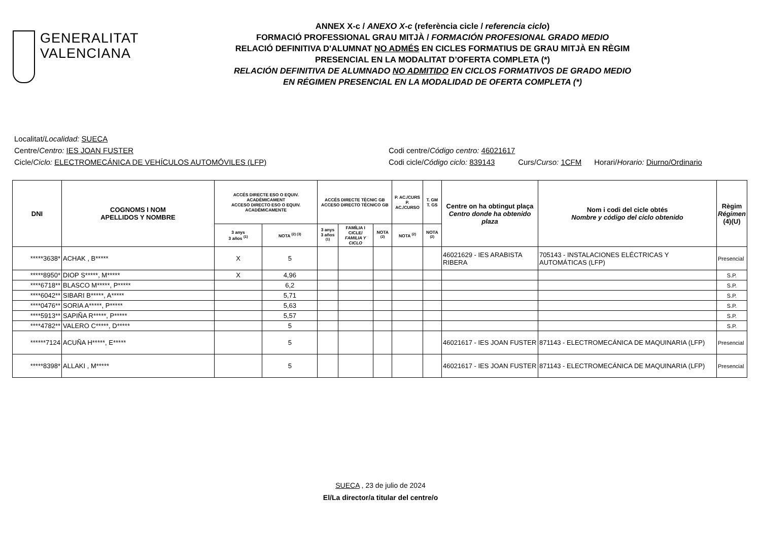GENERALITAT
VALENCIANA
ANNEX X-c / ANEXO X-c (referència cicle / referencia ciclo)
FORMACIÓ PROFESSIONAL GRAU MITJÀ / FORMACIÓN PROFESIONAL GRADO MEDIO
RELACIÓ DEFINITIVA D'ALUMNAT NO ADMÉS EN CICLES FORMATIUS DE GRAU MITJÀ EN RÈGIM
PRESENCIAL EN LA MODALITAT D’OFERTA COMPLETA (*)
RELACIÓN DEFINITIVA DE ALUMNADO NO ADMITIDO EN CICLOS FORMATIVOS DE GRADO MEDIO
EN RÉGIMEN PRESENCIAL EN LA MODALIDAD DE OFERTA COMPLETA (*)
Localitat/Localidad: SUECA
Centre/Centro: IES JOAN FUSTER Codi centre/Código centro: 46021617
Cicle/Ciclo: ELECTROMECÁNICA DE VEHÍCULOS AUTOMÓVILES (LFP) Codi cicle/Código ciclo: 839143 Curs/Curso: 1CFM Horari/Horario: Diurno/Ordinario
| DNI | COGNOMS I NOM APELLIDOS Y NOMBRE | ACCÉS DIRECTE ESO O EQUIV. ACADÈMICAMENT ACCESO DIRECTO ESO O EQUIV. ACADÉMICAMENTE | | ACCÉS DIRECTE TÈCNIC GB ACCESO DIRECTO TÉCNICO GB | | | P. AC./CURS P. AC./CURSO | T. GM T. GS | Centre on ha obtingut plaça Centro donde ha obtenido plaza | Nom i codi del cicle obtés Nombre y código del ciclo obtenido | Règim Régimen (4)(U) |
| --- | --- | --- | --- | --- | --- | --- | --- | --- | --- | --- | --- |
| | | 3 anys 3 años <sup>(1)</sup> | NOTA <sup>(2) (3)</sup> | 3 anys 3 años <sup>(1)</sup> | FAMÍLIA I CICLE/ FAMILIA Y CICLO | NOTA <sup>(2)</sup> | NOTA <sup>(2)</sup> | NOTA <sup>(2)</sup> | | | |
| *****3638* | ACHAK , B***** | X | 5 | | | | | | 46021629 - IES ARABISTA RIBERA | 705143 - INSTALACIONES ELÉCTRICAS Y AUTOMÁTICAS (LFP) | Presencial |
| *****8950* | DIOP S*****, M***** | X | 4,96 | | | | | | | | S.P. |
| ****6718** | BLASCO M*****, P***** | | 6,2 | | | | | | | | S.P. |
| ****6042** | SIBARI B*****, A***** | | 5,71 | | | | | | | | S.P. |
| ****0476** | SORIA A*****, P***** | | 5,63 | | | | | | | | S.P. |
| ****5913** | SAPIÑA R*****, P***** | | 5,57 | | | | | | | | S.P. |
| ****4782** | VALERO C*****, D***** | | 5 | | | | | | | | S.P. |
| ******7124 | ACUÑA H*****, E***** | | 5 | | | | | | 46021617 - IES JOAN FUSTER | 871143 - ELECTROMECÁNICA DE MAQUINARIA (LFP) | Presencial |
| *****8398* | ALLAKI , M***** | | 5 | | | | | | 46021617 - IES JOAN FUSTER | 871143 - ELECTROMECÁNICA DE MAQUINARIA (LFP) | Presencial |
SUECA , 23 de julio de 2024
El/La director/a titular del centre/o